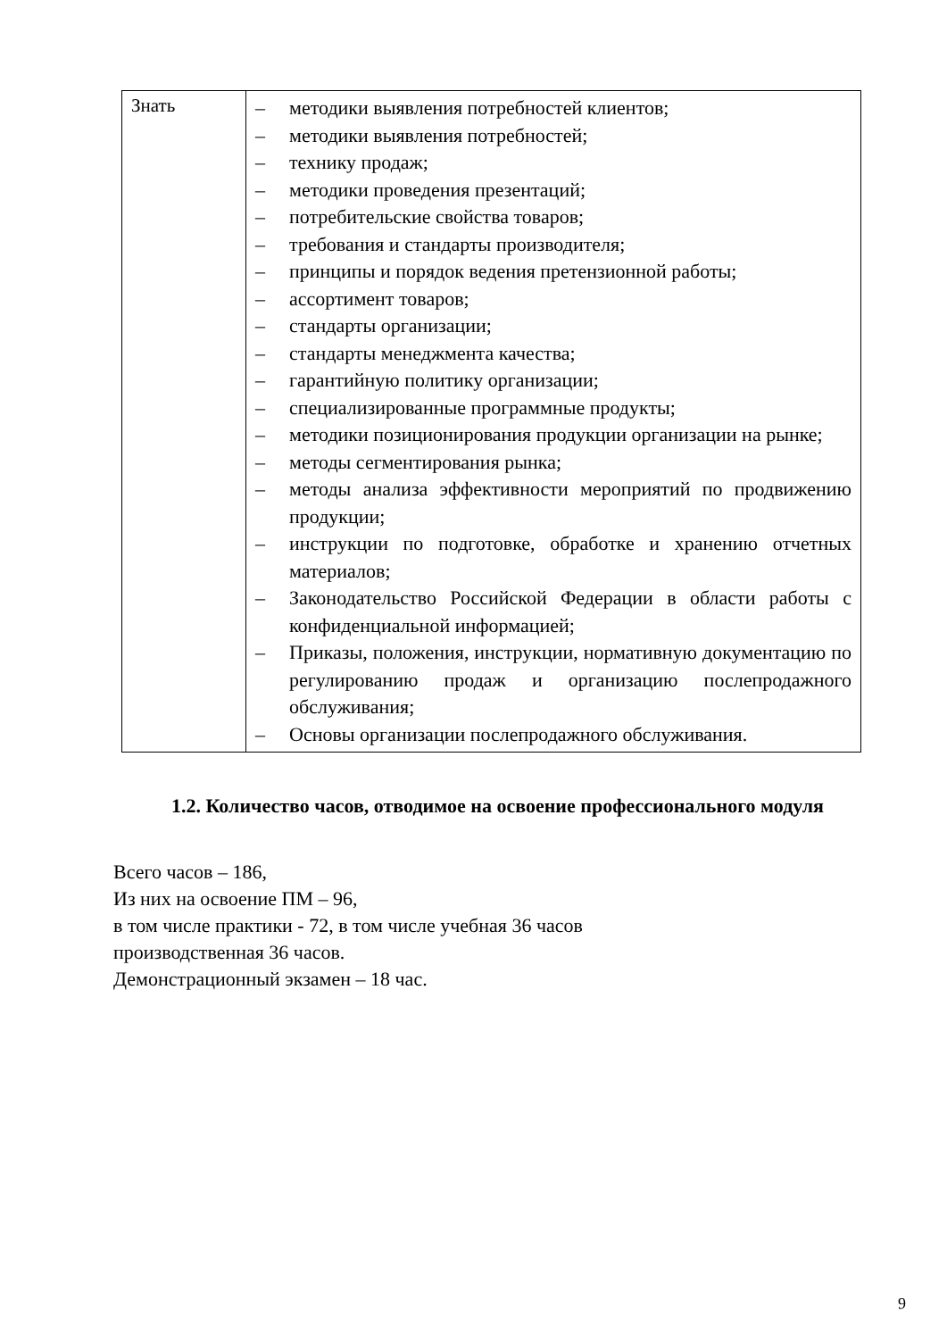| Знать | – методики выявления потребностей клиентов; – методики выявления потребностей; – технику продаж; – методики проведения презентаций; – потребительские свойства товаров; – требования и стандарты производителя; – принципы и порядок ведения претензионной работы; – ассортимент товаров; – стандарты организации; – стандарты менеджмента качества; – гарантийную политику организации; – специализированные программные продукты; – методики позиционирования продукции организации на рынке; – методы сегментирования рынка; – методы анализа эффективности мероприятий по продвижению продукции; – инструкции по подготовке, обработке и хранению отчетных материалов; – Законодательство Российской Федерации в области работы с конфиденциальной информацией; – Приказы, положения, инструкции, нормативную документацию по регулированию продаж и организацию послепродажного обслуживания; – Основы организации послепродажного обслуживания. |
1.2. Количество часов, отводимое на освоение профессионального модуля
Всего часов – 186,
Из них на освоение ПМ – 96,
в том числе практики - 72, в том числе учебная 36 часов
производственная 36 часов.
Демонстрационный экзамен – 18 час.
9